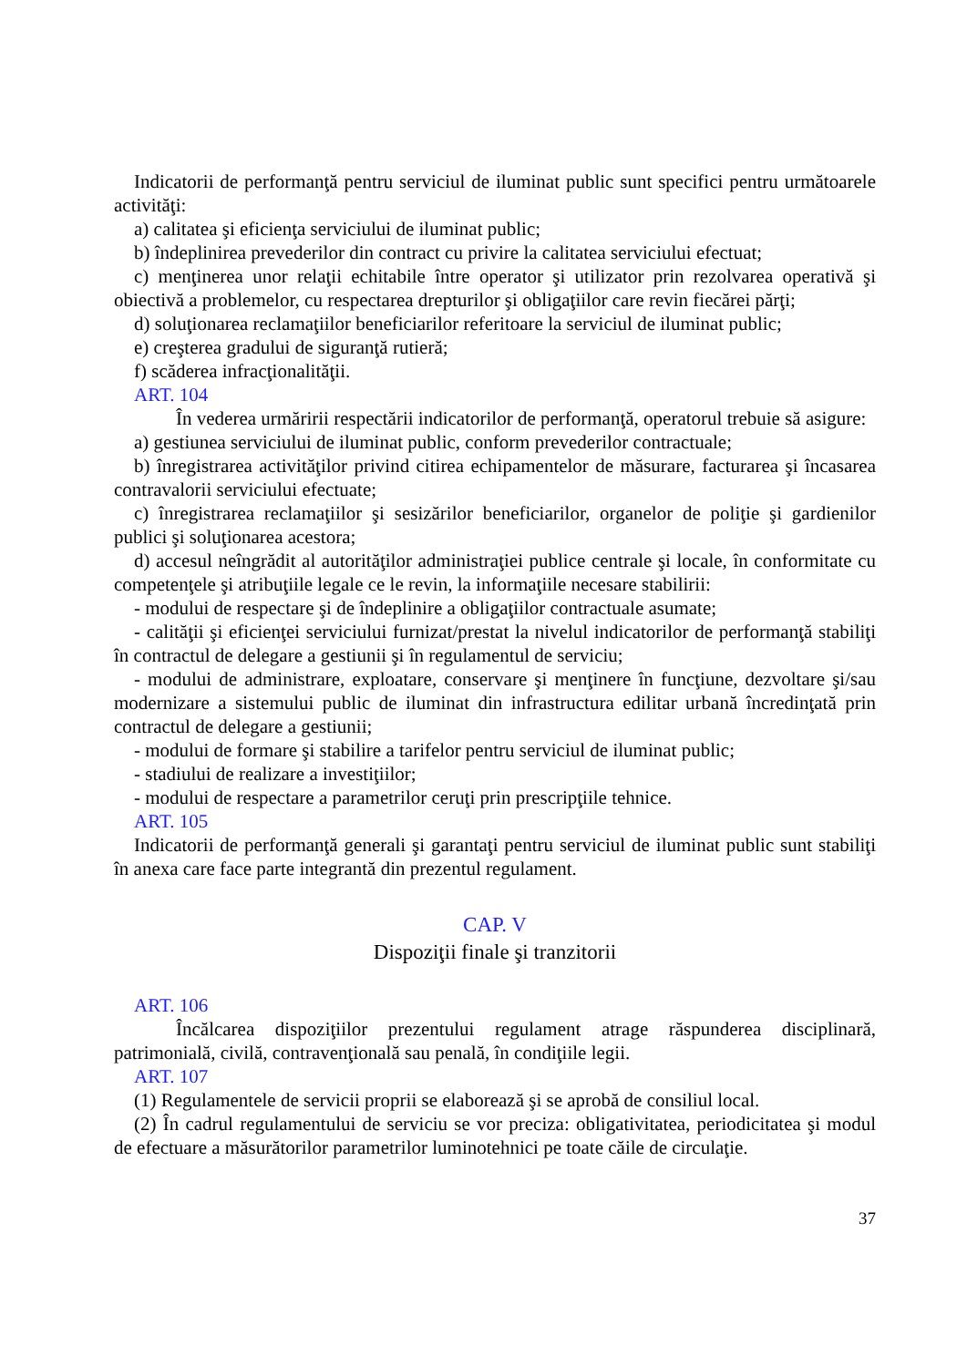Indicatorii de performanţă pentru serviciul de iluminat public sunt specifici pentru următoarele activităţi:
a) calitatea şi eficienţa serviciului de iluminat public;
b) îndeplinirea prevederilor din contract cu privire la calitatea serviciului efectuat;
c) menţinerea unor relaţii echitabile între operator şi utilizator prin rezolvarea operativă şi obiectivă a problemelor, cu respectarea drepturilor şi obligaţiilor care revin fiecărei părţi;
d) soluţionarea reclamaţiilor beneficiarilor referitoare la serviciul de iluminat public;
e) creşterea gradului de siguranţă rutieră;
f) scăderea infracţionalităţii.
ART. 104
În vederea urmăririi respectării indicatorilor de performanţă, operatorul trebuie să asigure:
a) gestiunea serviciului de iluminat public, conform prevederilor contractuale;
b) înregistrarea activităţilor privind citirea echipamentelor de măsurare, facturarea şi încasarea contravalorii serviciului efectuate;
c) înregistrarea reclamaţiilor şi sesizărilor beneficiarilor, organelor de poliţie şi gardienilor publici şi soluţionarea acestora;
d) accesul neîngrădit al autorităţilor administraţiei publice centrale şi locale, în conformitate cu competenţele şi atribuţiile legale ce le revin, la informaţiile necesare stabilirii:
- modului de respectare şi de îndeplinire a obligaţiilor contractuale asumate;
- calităţii şi eficienţei serviciului furnizat/prestat la nivelul indicatorilor de performanţă stabiliţi în contractul de delegare a gestiunii şi în regulamentul de serviciu;
- modului de administrare, exploatare, conservare şi menţinere în funcţiune, dezvoltare şi/sau modernizare a sistemului public de iluminat din infrastructura edilitar urbană încredinţată prin contractul de delegare a gestiunii;
- modului de formare şi stabilire a tarifelor pentru serviciul de iluminat public;
- stadiului de realizare a investiţiilor;
- modului de respectare a parametrilor ceruţi prin prescripţiile tehnice.
ART. 105
Indicatorii de performanţă generali şi garantaţi pentru serviciul de iluminat public sunt stabiliţi în anexa care face parte integrantă din prezentul regulament.
CAP. V
Dispoziţii finale şi tranzitorii
ART. 106
Încălcarea dispoziţiilor prezentului regulament atrage răspunderea disciplinară, patrimonială, civilă, contravenţională sau penală, în condiţiile legii.
ART. 107
(1) Regulamentele de servicii proprii se elaborează şi se aprobă de consiliul local.
(2) În cadrul regulamentului de serviciu se vor preciza: obligativitatea, periodicitatea şi modul de efectuare a măsurătorilor parametrilor luminotehnici pe toate căile de circulaţie.
37